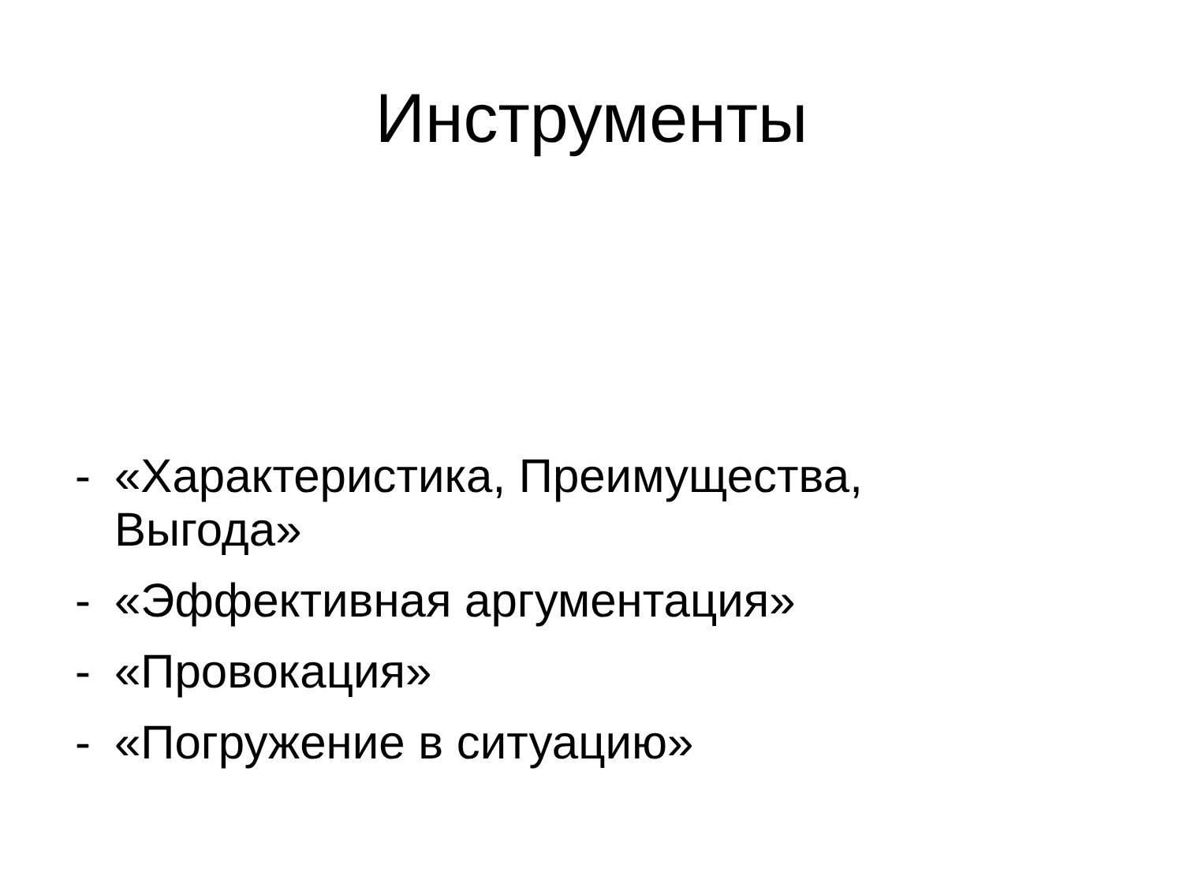Инструменты
- «Характеристика, Преимущества, Выгода»
- «Эффективная аргументация»
- «Провокация»
- «Погружение в ситуацию»